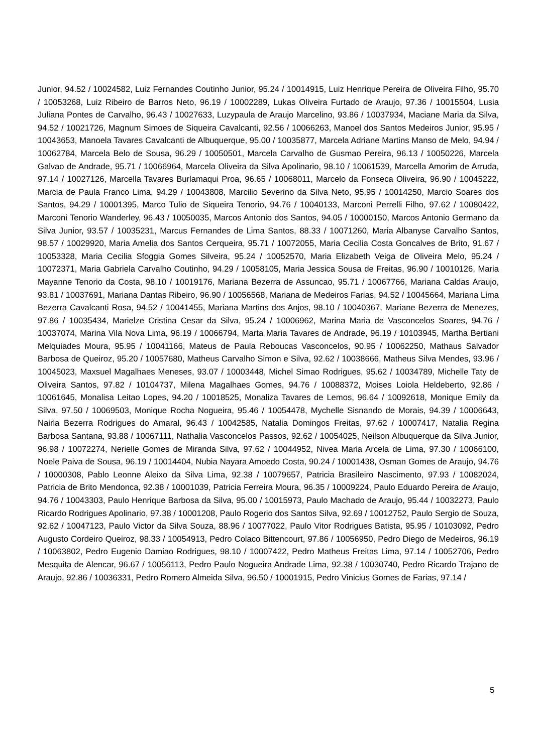Junior, 94.52 / 10024582, Luiz Fernandes Coutinho Junior, 95.24 / 10014915, Luiz Henrique Pereira de Oliveira Filho, 95.70 / 10053268, Luiz Ribeiro de Barros Neto, 96.19 / 10002289, Lukas Oliveira Furtado de Araujo, 97.36 / 10015504, Lusia Juliana Pontes de Carvalho, 96.43 / 10027633, Luzypaula de Araujo Marcelino, 93.86 / 10037934, Maciane Maria da Silva, 94.52 / 10021726, Magnum Simoes de Siqueira Cavalcanti, 92.56 / 10066263, Manoel dos Santos Medeiros Junior, 95.95 / 10043653, Manoela Tavares Cavalcanti de Albuquerque, 95.00 / 10035877, Marcela Adriane Martins Manso de Melo, 94.94 / 10062784, Marcela Belo de Sousa, 96.29 / 10050501, Marcela Carvalho de Gusmao Pereira, 96.13 / 10050226, Marcela Galvao de Andrade, 95.71 / 10066964, Marcela Oliveira da Silva Apolinario, 98.10 / 10061539, Marcella Amorim de Arruda, 97.14 / 10027126, Marcella Tavares Burlamaqui Proa, 96.65 / 10068011, Marcelo da Fonseca Oliveira, 96.90 / 10045222, Marcia de Paula Franco Lima, 94.29 / 10043808, Marcilio Severino da Silva Neto, 95.95 / 10014250, Marcio Soares dos Santos, 94.29 / 10001395, Marco Tulio de Siqueira Tenorio, 94.76 / 10040133, Marconi Perrelli Filho, 97.62 / 10080422, Marconi Tenorio Wanderley, 96.43 / 10050035, Marcos Antonio dos Santos, 94.05 / 10000150, Marcos Antonio Germano da Silva Junior, 93.57 / 10035231, Marcus Fernandes de Lima Santos, 88.33 / 10071260, Maria Albanyse Carvalho Santos, 98.57 / 10029920, Maria Amelia dos Santos Cerqueira, 95.71 / 10072055, Maria Cecilia Costa Goncalves de Brito, 91.67 / 10053328, Maria Cecilia Sfoggia Gomes Silveira, 95.24 / 10052570, Maria Elizabeth Veiga de Oliveira Melo, 95.24 / 10072371, Maria Gabriela Carvalho Coutinho, 94.29 / 10058105, Maria Jessica Sousa de Freitas, 96.90 / 10010126, Maria Mayanne Tenorio da Costa, 98.10 / 10019176, Mariana Bezerra de Assuncao, 95.71 / 10067766, Mariana Caldas Araujo, 93.81 / 10037691, Mariana Dantas Ribeiro, 96.90 / 10056568, Mariana de Medeiros Farias, 94.52 / 10045664, Mariana Lima Bezerra Cavalcanti Rosa, 94.52 / 10041455, Mariana Martins dos Anjos, 98.10 / 10040367, Mariane Bezerra de Menezes, 97.86 / 10035434, Marielze Cristina Cesar da Silva, 95.24 / 10006962, Marina Maria de Vasconcelos Soares, 94.76 / 10037074, Marina Vila Nova Lima, 96.19 / 10066794, Marta Maria Tavares de Andrade, 96.19 / 10103945, Martha Bertiani Melquiades Moura, 95.95 / 10041166, Mateus de Paula Reboucas Vasconcelos, 90.95 / 10062250, Mathaus Salvador Barbosa de Queiroz, 95.20 / 10057680, Matheus Carvalho Simon e Silva, 92.62 / 10038666, Matheus Silva Mendes, 93.96 / 10045023, Maxsuel Magalhaes Meneses, 93.07 / 10003448, Michel Simao Rodrigues, 95.62 / 10034789, Michelle Taty de Oliveira Santos, 97.82 / 10104737, Milena Magalhaes Gomes, 94.76 / 10088372, Moises Loiola Heldeberto, 92.86 / 10061645, Monalisa Leitao Lopes, 94.20 / 10018525, Monaliza Tavares de Lemos, 96.64 / 10092618, Monique Emily da Silva, 97.50 / 10069503, Monique Rocha Nogueira, 95.46 / 10054478, Mychelle Sisnando de Morais, 94.39 / 10006643, Nairla Bezerra Rodrigues do Amaral, 96.43 / 10042585, Natalia Domingos Freitas, 97.62 / 10007417, Natalia Regina Barbosa Santana, 93.88 / 10067111, Nathalia Vasconcelos Passos, 92.62 / 10054025, Neilson Albuquerque da Silva Junior, 96.98 / 10072274, Nerielle Gomes de Miranda Silva, 97.62 / 10044952, Nivea Maria Arcela de Lima, 97.30 / 10066100, Noele Paiva de Sousa, 96.19 / 10014404, Nubia Nayara Amoedo Costa, 90.24 / 10001438, Osman Gomes de Araujo, 94.76 / 10000308, Pablo Leonne Aleixo da Silva Lima, 92.38 / 10079657, Patricia Brasileiro Nascimento, 97.93 / 10082024, Patricia de Brito Mendonca, 92.38 / 10001039, Patricia Ferreira Moura, 96.35 / 10009224, Paulo Eduardo Pereira de Araujo, 94.76 / 10043303, Paulo Henrique Barbosa da Silva, 95.00 / 10015973, Paulo Machado de Araujo, 95.44 / 10032273, Paulo Ricardo Rodrigues Apolinario, 97.38 / 10001208, Paulo Rogerio dos Santos Silva, 92.69 / 10012752, Paulo Sergio de Souza, 92.62 / 10047123, Paulo Victor da Silva Souza, 88.96 / 10077022, Paulo Vitor Rodrigues Batista, 95.95 / 10103092, Pedro Augusto Cordeiro Queiroz, 98.33 / 10054913, Pedro Colaco Bittencourt, 97.86 / 10056950, Pedro Diego de Medeiros, 96.19 / 10063802, Pedro Eugenio Damiao Rodrigues, 98.10 / 10007422, Pedro Matheus Freitas Lima, 97.14 / 10052706, Pedro Mesquita de Alencar, 96.67 / 10056113, Pedro Paulo Nogueira Andrade Lima, 92.38 / 10030740, Pedro Ricardo Trajano de Araujo, 92.86 / 10036331, Pedro Romero Almeida Silva, 96.50 / 10001915, Pedro Vinicius Gomes de Farias, 97.14 /
5